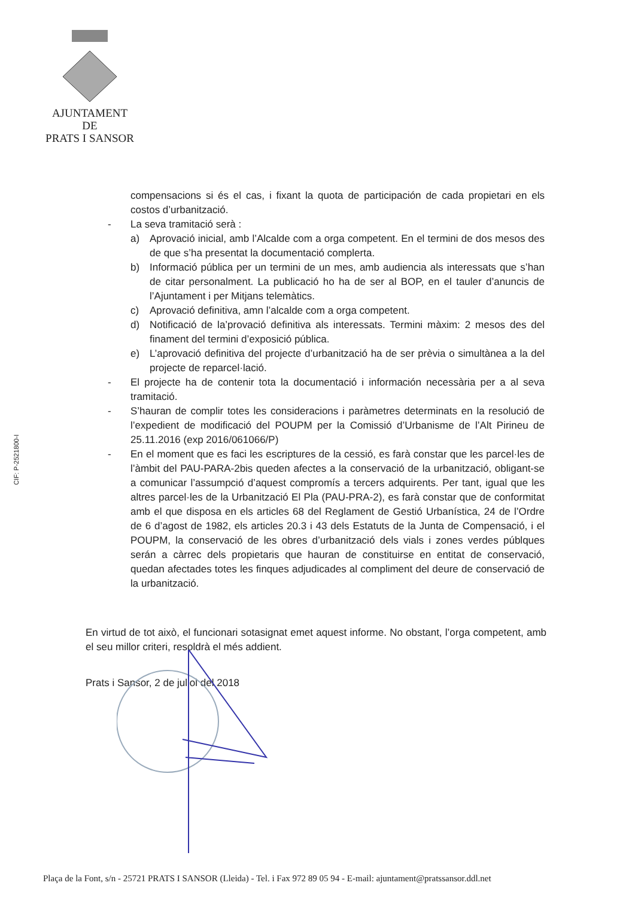AJUNTAMENT
DE
PRATS I SANSOR
CIF: P-2521800-I
compensacions si és el cas, i fixant la quota de participación de cada propietari en els costos d’urbanització.
- La seva tramitació serà :
a) Aprovació inicial, amb l’Alcalde com a orga competent. En el termini de dos mesos des de que s’ha presentat la documentació complerta.
b) Informació pública per un termini de un mes, amb audiencia als interessats que s’han de citar personalment. La publicació ho ha de ser al BOP, en el tauler d’anuncis de l’Ajuntament i per Mitjans telemàtics.
c) Aprovació definitiva, amn l’alcalde com a orga competent.
d) Notificació de la’provació definitiva als interessats. Termini màxim: 2 mesos des del finament del termini d’exposició pública.
e) L’aprovació definitiva del projecte d’urbanització ha de ser prèvia o simultànea a la del projecte de reparcel·lació.
- El projecte ha de contenir tota la documentació i información necessària per a al seva tramitació.
- S’hauran de complir totes les consideracions i paràmetres determinats en la resolució de l’expedient de modificació del POUPM per la Comissió d’Urbanisme de l’Alt Pirineu de 25.11.2016 (exp 2016/061066/P)
- En el moment que es faci les escriptures de la cessió, es farà constar que les parcel·les de l’àmbit del PAU-PARA-2bis queden afectes a la conservació de la urbanització, obligant-se a comunicar l’assumpció d’aquest compromís a tercers adquirents. Per tant, igual que les altres parcel·les de la Urbanització El Pla (PAU-PRA-2), es farà constar que de conformitat amb el que disposa en els articles 68 del Reglament de Gestió Urbanística, 24 de l’Ordre de 6 d’agost de 1982, els articles 20.3 i 43 dels Estatuts de la Junta de Compensació, i el POUPM, la conservació de les obres d’urbanització dels vials i zones verdes públques serán a càrrec dels propietaris que hauran de constituirse en entitat de conservació, quedan afectades totes les finques adjudicades al compliment del deure de conservació de la urbanització.
En virtud de tot això, el funcionari sotasignat emet aquest informe. No obstant, l’orga competent, amb el seu millor criteri, resoldrà el més addient.
Prats i Sansor, 2 de juliol del 2018
Plaça de la Font, s/n - 25721 PRATS I SANSOR (Lleida) - Tel. i Fax 972 89 05 94 - E-mail: ajuntament@pratssansor.ddl.net